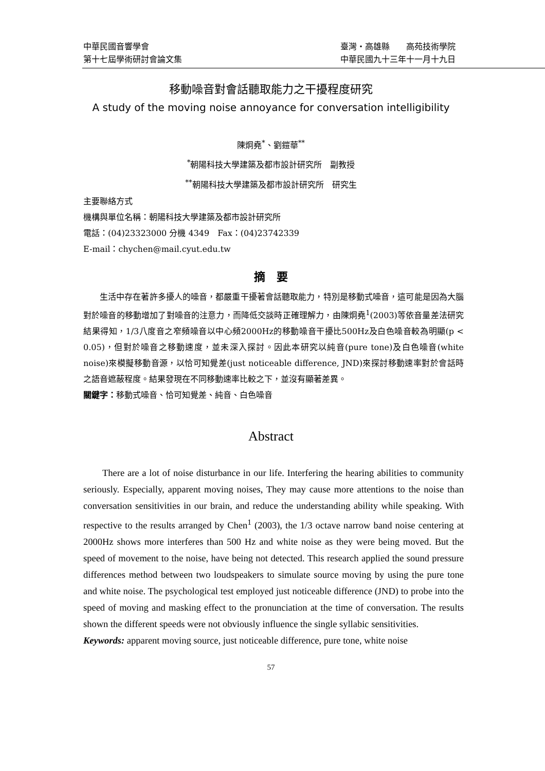中華民國音響學會 臺灣‧高雄縣　　高苑技術學院
第十七屆學術研討會論文集 中華民國九十三年十一月十九日
移動噪音對會話聽取能力之干擾程度研究
A study of the moving noise annoyance for conversation intelligibility
陳炯堯<sup>*</sup>、劉鎧華<sup>**</sup>
<sup>*</sup> 朝陽科技大學建築及都市設計研究所　副教授
<sup>**</sup> 朝陽科技大學建築及都市設計研究所　研究生
主要聯絡方式
機構與單位名稱：朝陽科技大學建築及都市設計研究所
電話：(04)23323000 分機 4349　Fax：(04)23742339
E-mail：chychen@mail.cyut.edu.tw
摘　要
生活中存在著許多擾人的噪音，都嚴重干擾著會話聽取能力，特別是移動式噪音，這可能是因為大腦對於噪音的移動增加了對噪音的注意力，而降低交談時正確理解力，由陳炯堯<sup>1</sup>(2003)等依音量差法研究結果得知，1/3八度音之窄頻噪音以中心頻2000Hz的移動噪音干擾比500Hz及白色噪音較為明顯(p < 0.05)，但對於噪音之移動速度，並未深入探討。因此本研究以純音(pure tone)及白色噪音(white noise)來模擬移動音源，以恰可知覺差(just noticeable difference, JND)來探討移動速率對於會話時之語音遮蔽程度。結果發現在不同移動速率比較之下，並沒有顯著差異。
關鍵字：移動式噪音、恰可知覺差、純音、白色噪音
Abstract
There are a lot of noise disturbance in our life. Interfering the hearing abilities to community seriously. Especially, apparent moving noises, They may cause more attentions to the noise than conversation sensitivities in our brain, and reduce the understanding ability while speaking. With respective to the results arranged by Chen<sup>1</sup> (2003), the 1/3 octave narrow band noise centering at 2000Hz shows more interferes than 500 Hz and white noise as they were being moved. But the speed of movement to the noise, have being not detected. This research applied the sound pressure differences method between two loudspeakers to simulate source moving by using the pure tone and white noise. The psychological test employed just noticeable difference (JND) to probe into the speed of moving and masking effect to the pronunciation at the time of conversation. The results shown the different speeds were not obviously influence the single syllabic sensitivities.
Keywords: apparent moving source, just noticeable difference, pure tone, white noise
57